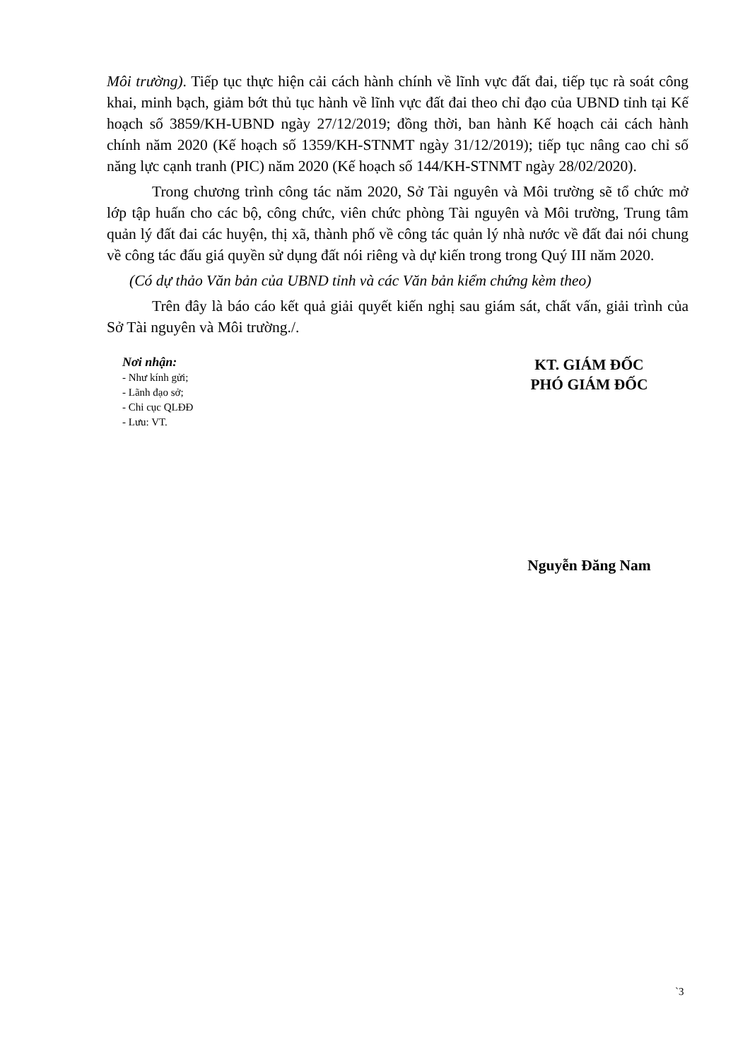Môi trường). Tiếp tục thực hiện cải cách hành chính về lĩnh vực đất đai, tiếp tục rà soát công khai, minh bạch, giảm bớt thủ tục hành về lĩnh vực đất đai theo chỉ đạo của UBND tỉnh tại Kế hoạch số 3859/KH-UBND ngày 27/12/2019; đồng thời, ban hành Kế hoạch cải cách hành chính năm 2020 (Kế hoạch số 1359/KH-STNMT ngày 31/12/2019); tiếp tục nâng cao chỉ số năng lực cạnh tranh (PIC) năm 2020 (Kế hoạch số 144/KH-STNMT ngày 28/02/2020).
Trong chương trình công tác năm 2020, Sở Tài nguyên và Môi trường sẽ tổ chức mở lớp tập huấn cho các bộ, công chức, viên chức phòng Tài nguyên và Môi trường, Trung tâm quản lý đất đai các huyện, thị xã, thành phố về công tác quản lý nhà nước về đất đai nói chung về công tác đấu giá quyền sử dụng đất nói riêng và dự kiến trong trong Quý III năm 2020.
(Có dự thảo Văn bản của UBND tỉnh và các Văn bản kiểm chứng kèm theo)
Trên đây là báo cáo kết quả giải quyết kiến nghị sau giám sát, chất vấn, giải trình của Sở Tài nguyên và Môi trường./.
Nơi nhận:
- Như kính gửi;
- Lãnh đạo sở;
- Chi cục QLĐĐ
- Lưu: VT.
KT. GIÁM ĐỐC
PHÓ GIÁM ĐỐC
Nguyễn Đăng Nam
`3